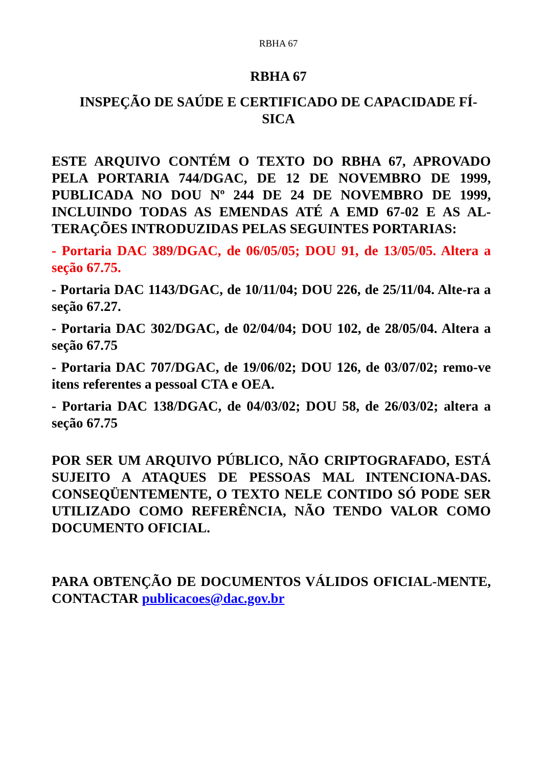RBHA 67
RBHA 67
INSPEÇÃO DE SAÚDE E CERTIFICADO DE CAPACIDADE FÍ-
SICA
ESTE ARQUIVO CONTÉM O TEXTO DO RBHA 67, APROVADO PELA PORTARIA 744/DGAC, DE 12 DE NOVEMBRO DE 1999, PUBLICADA NO DOU Nº 244 DE 24 DE NOVEMBRO DE 1999, INCLUINDO TODAS AS EMENDAS ATÉ A EMD 67-02 E AS AL-TERAÇÕES INTRODUZIDAS PELAS SEGUINTES PORTARIAS:
- Portaria DAC 389/DGAC, de 06/05/05; DOU 91, de 13/05/05. Altera a seção 67.75.
- Portaria DAC 1143/DGAC, de 10/11/04; DOU 226, de 25/11/04. Alte-ra a seção 67.27.
- Portaria DAC 302/DGAC, de 02/04/04; DOU 102, de 28/05/04. Altera a seção 67.75
- Portaria DAC 707/DGAC, de 19/06/02; DOU 126, de 03/07/02; remo-ve itens referentes a pessoal CTA e OEA.
- Portaria DAC 138/DGAC, de 04/03/02; DOU 58, de 26/03/02; altera a seção 67.75
POR SER UM ARQUIVO PÚBLICO, NÃO CRIPTOGRAFADO, ESTÁ SUJEITO A ATAQUES DE PESSOAS MAL INTENCIONA-DAS. CONSEQÜENTEMENTE, O TEXTO NELE CONTIDO SÓ PODE SER UTILIZADO COMO REFERÊNCIA, NÃO TENDO VALOR COMO DOCUMENTO OFICIAL.
PARA OBTENÇÃO DE DOCUMENTOS VÁLIDOS OFICIAL-MENTE, CONTACTAR publicacoes@dac.gov.br